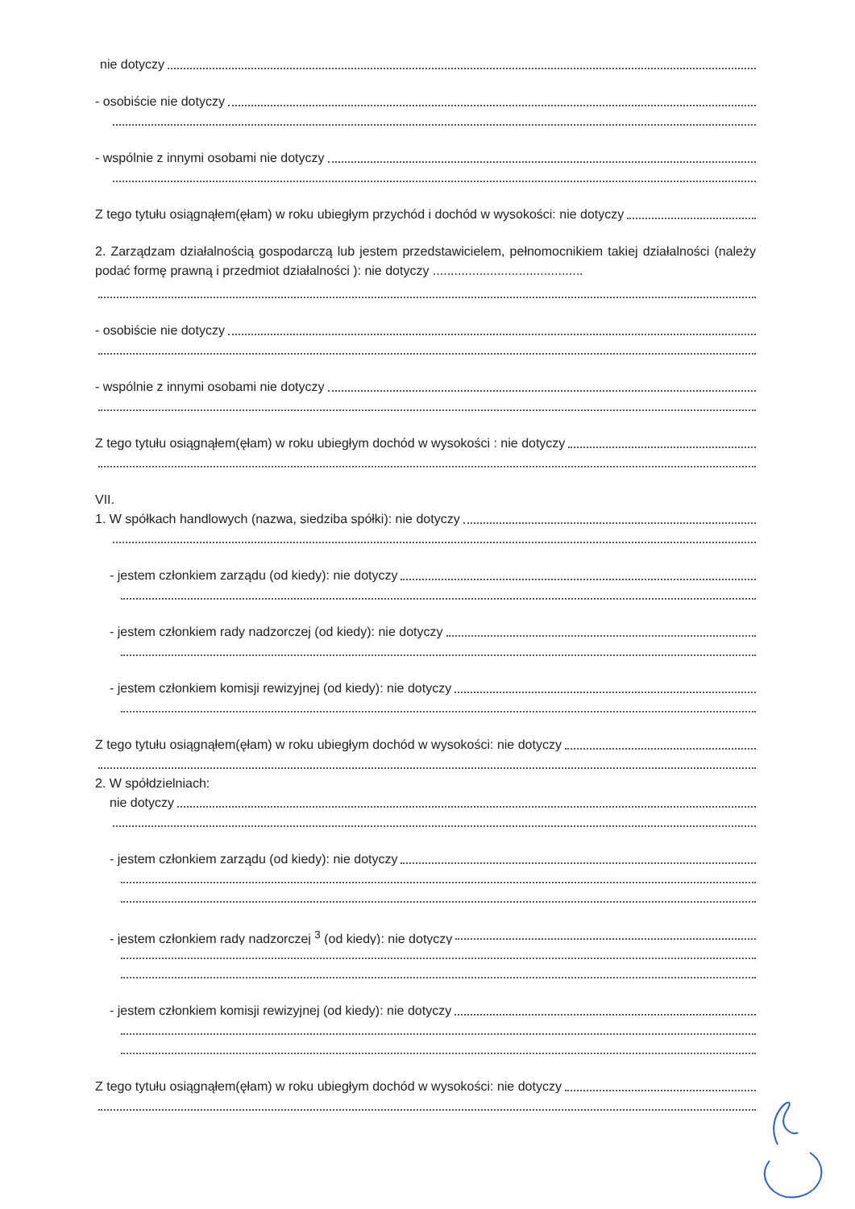nie dotyczy
- osobiście nie dotyczy
- wspólnie z innymi osobami nie dotyczy
Z tego tytułu osiągnąłem(ęłam) w roku ubiegłym przychód i dochód w wysokości: nie dotyczy
2. Zarządzam działalnością gospodarczą lub jestem przedstawicielem, pełnomocnikiem takiej działalności (należy podać formę prawną i przedmiot działalności ): nie dotyczy ..........................................
- osobiście nie dotyczy
- wspólnie z innymi osobami nie dotyczy
Z tego tytułu osiągnąłem(ęłam) w roku ubiegłym dochód w wysokości : nie dotyczy
VII.
1. W spółkach handlowych (nazwa, siedziba spółki): nie dotyczy
- jestem członkiem zarządu (od kiedy): nie dotyczy
- jestem członkiem rady nadzorczej (od kiedy): nie dotyczy
- jestem członkiem komisji rewizyjnej (od kiedy): nie dotyczy
Z tego tytułu osiągnąłem(ęłam) w roku ubiegłym dochód w wysokości: nie dotyczy
2. W spółdzielniach:
nie dotyczy
- jestem członkiem zarządu (od kiedy): nie dotyczy
- jestem członkiem rady nadzorczej <sup>3</sup> (od kiedy): nie dotyczy
- jestem członkiem komisji rewizyjnej (od kiedy): nie dotyczy
Z tego tytułu osiągnąłem(ęłam) w roku ubiegłym dochód w wysokości: nie dotyczy